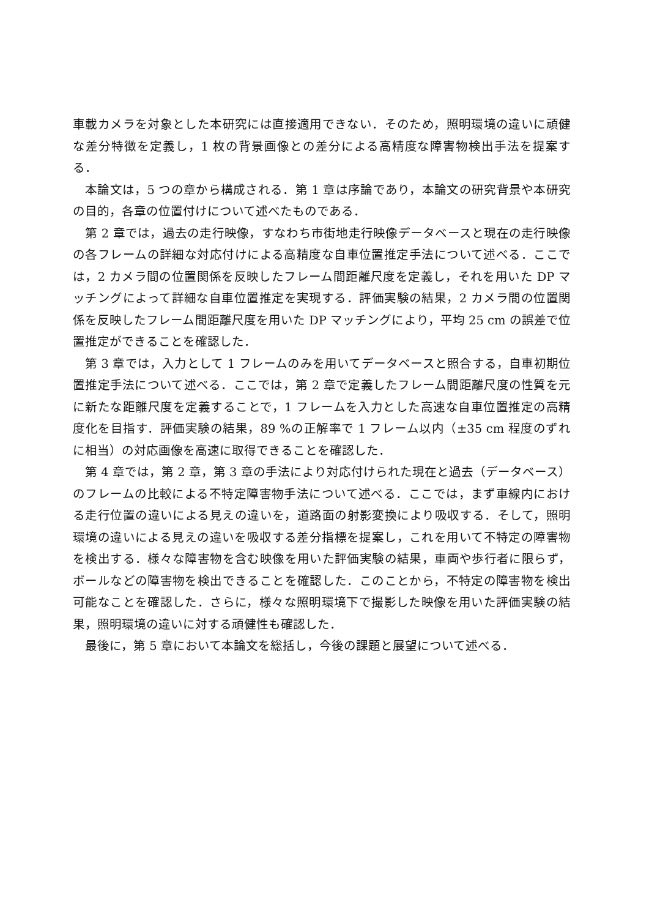車載カメラを対象とした本研究には直接適用できない．そのため，照明環境の違いに頑健な差分特徴を定義し，1 枚の背景画像との差分による高精度な障害物検出手法を提案する．
本論文は，5 つの章から構成される．第 1 章は序論であり，本論文の研究背景や本研究の目的，各章の位置付けについて述べたものである．
第 2 章では，過去の走行映像，すなわち市街地走行映像データベースと現在の走行映像の各フレームの詳細な対応付けによる高精度な自車位置推定手法について述べる．ここでは，2 カメラ間の位置関係を反映したフレーム間距離尺度を定義し，それを用いた DP マッチングによって詳細な自車位置推定を実現する．評価実験の結果，2 カメラ間の位置関係を反映したフレーム間距離尺度を用いた DP マッチングにより，平均 25 cm の誤差で位置推定ができることを確認した．
第 3 章では，入力として 1 フレームのみを用いてデータベースと照合する，自車初期位置推定手法について述べる．ここでは，第 2 章で定義したフレーム間距離尺度の性質を元に新たな距離尺度を定義することで，1 フレームを入力とした高速な自車位置推定の高精度化を目指す．評価実験の結果，89 %の正解率で 1 フレーム以内（±35 cm 程度のずれに相当）の対応画像を高速に取得できることを確認した．
第 4 章では，第 2 章，第 3 章の手法により対応付けられた現在と過去（データベース）のフレームの比較による不特定障害物手法について述べる．ここでは，まず車線内における走行位置の違いによる見えの違いを，道路面の射影変換により吸収する．そして，照明環境の違いによる見えの違いを吸収する差分指標を提案し，これを用いて不特定の障害物を検出する．様々な障害物を含む映像を用いた評価実験の結果，車両や歩行者に限らず，ボールなどの障害物を検出できることを確認した．このことから，不特定の障害物を検出可能なことを確認した．さらに，様々な照明環境下で撮影した映像を用いた評価実験の結果，照明環境の違いに対する頑健性も確認した．
最後に，第 5 章において本論文を総括し，今後の課題と展望について述べる．